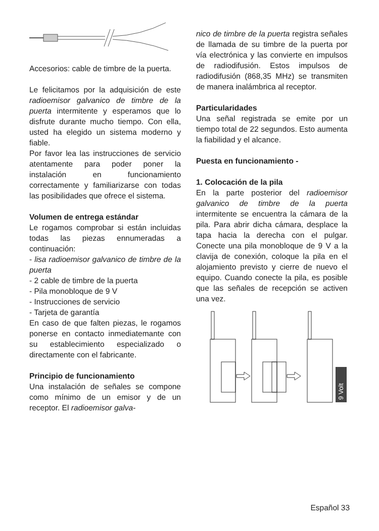Accesorios: cable de timbre de la puerta.
Le felicitamos por la adquisición de este radioemisor galvanico de timbre de la puerta intermitente y esperamos que lo disfrute durante mucho tiempo. Con ella, usted ha elegido un sistema moderno y fiable.
Por favor lea las instrucciones de servicio atentamente para poder poner la instalación en funcionamiento correctamente y familiarizarse con todas las posibilidades que ofrece el sistema.
Volumen de entrega estándar
Le rogamos comprobar si están incluidas todas las piezas ennumeradas a continuación:
- lisa radioemisor galvanico de timbre de la puerta
- 2 cable de timbre de la puerta
- Pila monobloque de 9 V
- Instrucciones de servicio
- Tarjeta de garantía
En caso de que falten piezas, le rogamos ponerse en contacto inmediatemante con su establecimiento especializado o directamente con el fabricante.
Principio de funcionamiento
Una instalación de señales se compone como mínimo de un emisor y de un receptor. El radioemisor galva-
nico de timbre de la puerta registra señales de llamada de su timbre de la puerta por vía electrónica y las convierte en impulsos de radiodifusión. Estos impulsos de radiodifusión (868,35 MHz) se transmiten de manera inalámbrica al receptor.
Particularidades
Una señal registrada se emite por un tiempo total de 22 segundos. Esto aumenta la fiabilidad y el alcance.
Puesta en funcionamiento -
1. Colocación de la pila
En la parte posterior del radioemisor galvanico de timbre de la puerta intermitente se encuentra la cámara de la pila. Para abrir dicha cámara, desplace la tapa hacia la derecha con el pulgar. Conecte una pila monobloque de 9 V a la clavija de conexión, coloque la pila en el alojamiento previsto y cierre de nuevo el equipo. Cuando conecte la pila, es posible que las señales de recepción se activen una vez.
9 Volt
Español 33